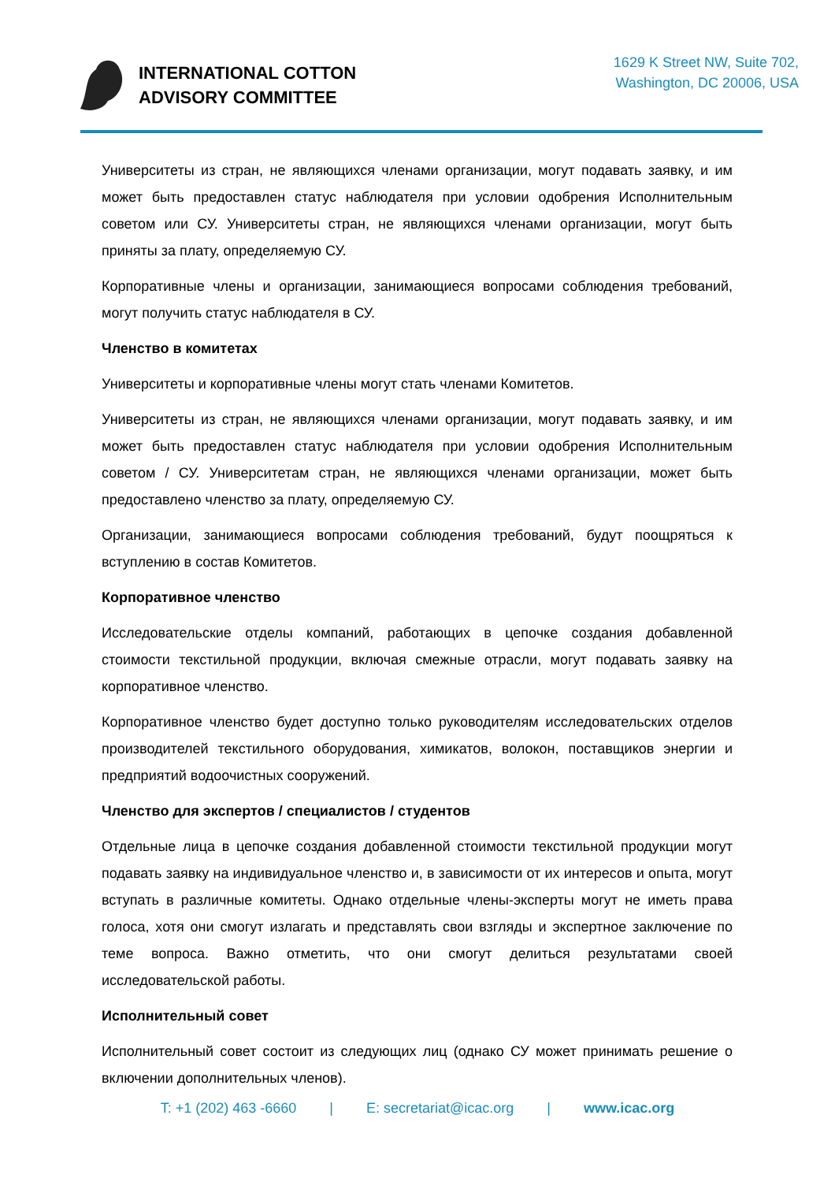INTERNATIONAL COTTON
ADVISORY COMMITTEE
1629 K Street NW, Suite 702,
Washington, DC 20006, USA
Университеты из стран, не являющихся членами организации, могут подавать заявку, и им может быть предоставлен статус наблюдателя при условии одобрения Исполнительным советом или СУ. Университеты стран, не являющихся членами организации, могут быть приняты за плату, определяемую СУ.
Корпоративные члены и организации, занимающиеся вопросами соблюдения требований, могут получить статус наблюдателя в СУ.
Членство в комитетах
Университеты и корпоративные члены могут стать членами Комитетов.
Университеты из стран, не являющихся членами организации, могут подавать заявку, и им может быть предоставлен статус наблюдателя при условии одобрения Исполнительным советом / СУ. Университетам стран, не являющихся членами организации, может быть предоставлено членство за плату, определяемую СУ.
Организации, занимающиеся вопросами соблюдения требований, будут поощряться к вступлению в состав Комитетов.
Корпоративное членство
Исследовательские отделы компаний, работающих в цепочке создания добавленной стоимости текстильной продукции, включая смежные отрасли, могут подавать заявку на корпоративное членство.
Корпоративное членство будет доступно только руководителям исследовательских отделов производителей текстильного оборудования, химикатов, волокон, поставщиков энергии и предприятий водоочистных сооружений.
Членство для экспертов / специалистов / студентов
Отдельные лица в цепочке создания добавленной стоимости текстильной продукции могут подавать заявку на индивидуальное членство и, в зависимости от их интересов и опыта, могут вступать в различные комитеты. Однако отдельные члены-эксперты могут не иметь права голоса, хотя они смогут излагать и представлять свои взгляды и экспертное заключение по теме вопроса. Важно отметить, что они смогут делиться результатами своей исследовательской работы.
Исполнительный совет
Исполнительный совет состоит из следующих лиц (однако СУ может принимать решение о включении дополнительных членов).
T: +1 (202) 463 -6660 | E: secretariat@icac.org | www.icac.org